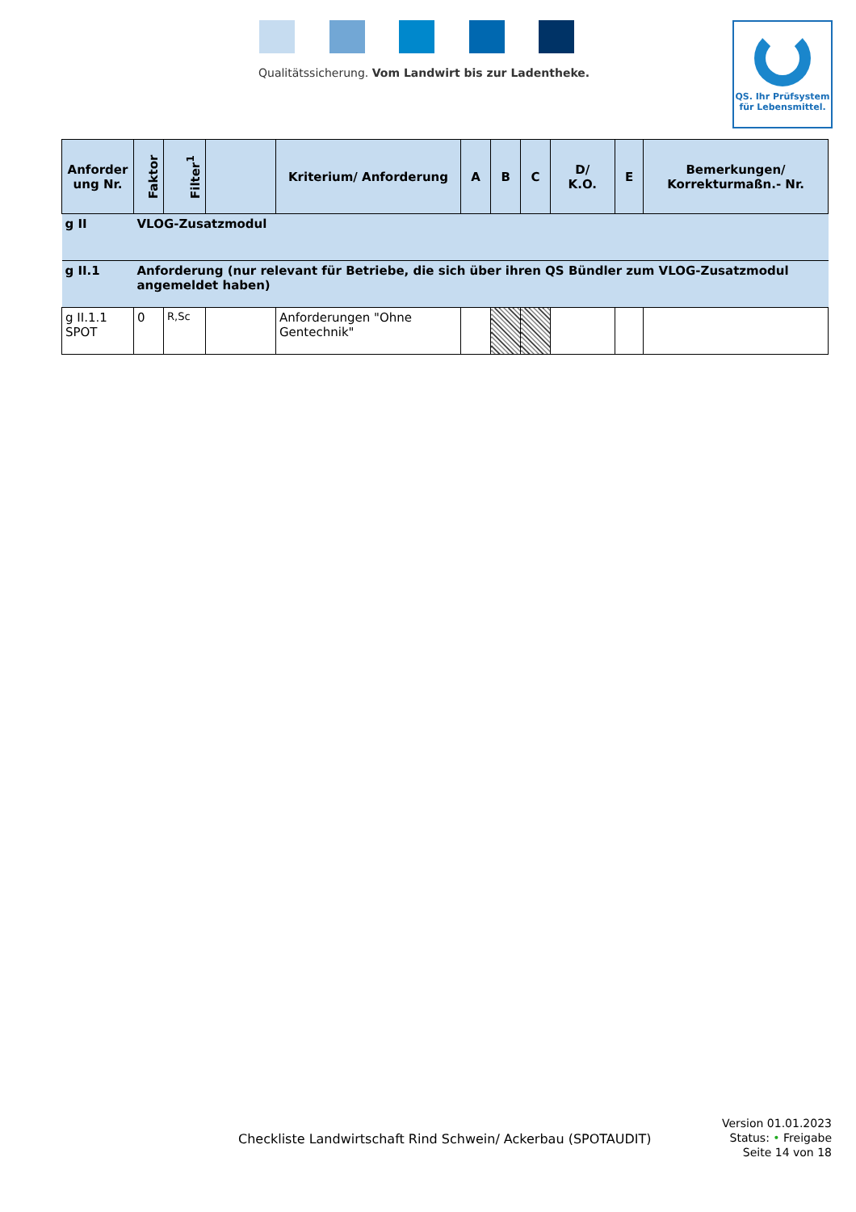Qualitätssicherung. Vom Landwirt bis zur Ladentheke.
QS. Ihr Prüfsystem
für Lebensmittel.
| Anforder ung Nr. | Faktor | Filter<sup>1</sup> | | Kriterium/ Anforderung | A | B | C | D/ K.O. | E | Bemerkungen/ Korrekturmaßn.- Nr. |
| --- | --- | --- | --- | --- | --- | --- | --- | --- | --- | --- |
| g II | VLOG-Zusatzmodul | | | | | | | | | |
| g II.1 | Anforderung (nur relevant für Betriebe, die sich über ihren QS Bündler zum VLOG-Zusatzmodul angemeldet haben) | | | | | | | | | |
| g II.1.1 SPOT | 0 | R,Sc | | Anforderungen "Ohne Gentechnik" | | | | | | |
Checkliste Landwirtschaft Rind Schwein/ Ackerbau (SPOTAUDIT)
Version 01.01.2023
Status: • Freigabe
Seite 14 von 18